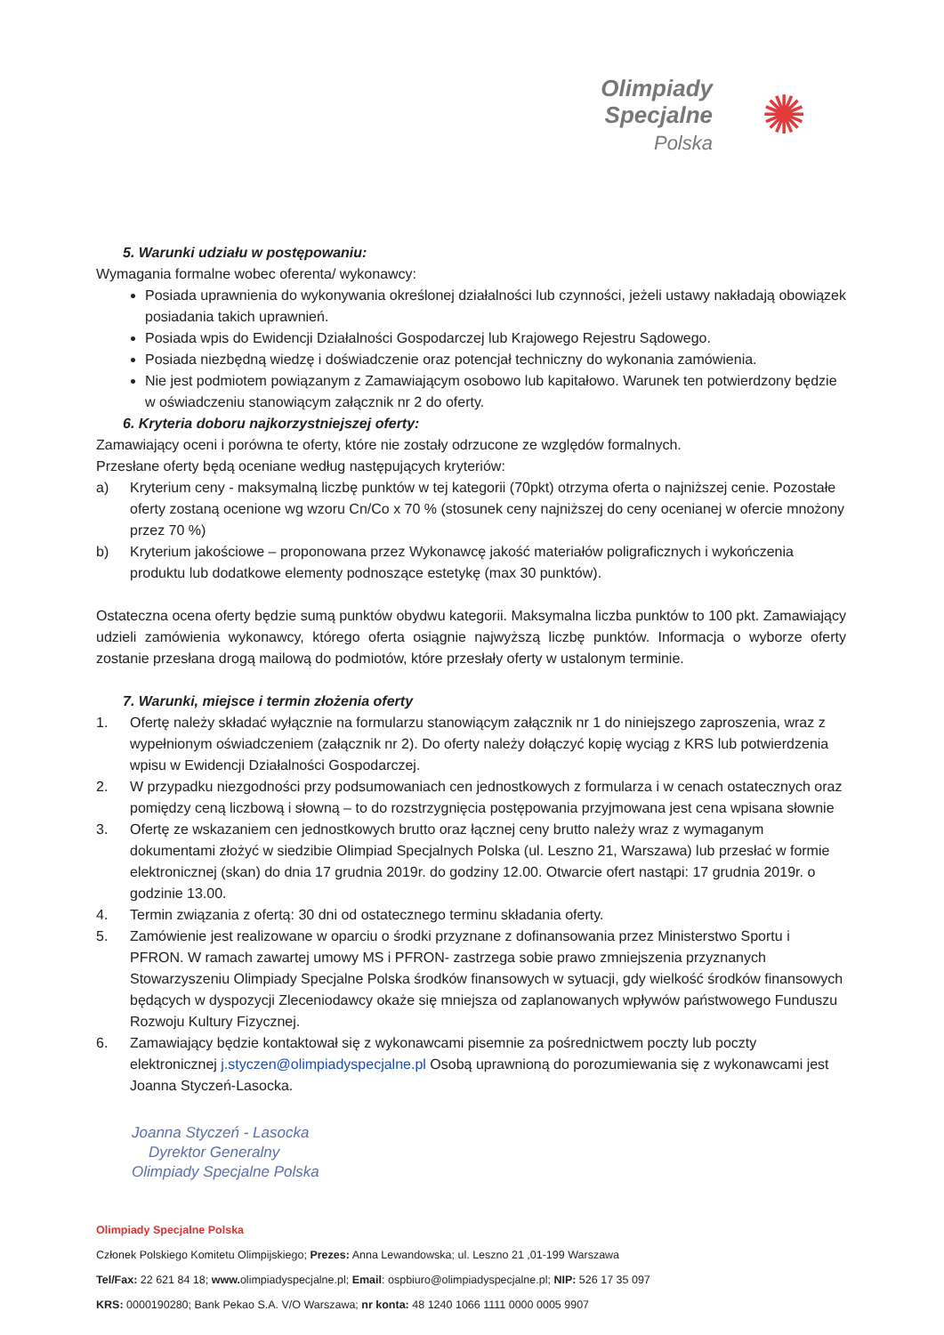Olimpiady
Specjalne
Polska
✺
5. Warunki udziału w postępowaniu:
Wymagania formalne wobec oferenta/ wykonawcy:
Posiada uprawnienia do wykonywania określonej działalności lub czynności, jeżeli ustawy nakładają obowiązek posiadania takich uprawnień.
Posiada wpis do Ewidencji Działalności Gospodarczej lub Krajowego Rejestru Sądowego.
Posiada niezbędną wiedzę i doświadczenie oraz potencjał techniczny do wykonania zamówienia.
Nie jest podmiotem powiązanym z Zamawiającym osobowo lub kapitałowo. Warunek ten potwierdzony będzie w oświadczeniu stanowiącym załącznik nr 2 do oferty.
6. Kryteria doboru najkorzystniejszej oferty:
Zamawiający oceni i porówna te oferty, które nie zostały odrzucone ze względów formalnych.
Przesłane oferty będą oceniane według następujących kryteriów:
a) Kryterium ceny - maksymalną liczbę punktów w tej kategorii (70pkt) otrzyma oferta o najniższej cenie. Pozostałe oferty zostaną ocenione wg wzoru Cn/Co x 70 % (stosunek ceny najniższej do ceny ocenianej w ofercie mnożony przez 70 %)
b) Kryterium jakościowe – proponowana przez Wykonawcę jakość materiałów poligraficznych i wykończenia produktu lub dodatkowe elementy podnoszące estetykę (max 30 punktów).
Ostateczna ocena oferty będzie sumą punktów obydwu kategorii. Maksymalna liczba punktów to 100 pkt. Zamawiający udzieli zamówienia wykonawcy, którego oferta osiągnie najwyższą liczbę punktów. Informacja o wyborze oferty zostanie przesłana drogą mailową do podmiotów, które przesłały oferty w ustalonym terminie.
7. Warunki, miejsce i termin złożenia oferty
1. Ofertę należy składać wyłącznie na formularzu stanowiącym załącznik nr 1 do niniejszego zaproszenia, wraz z wypełnionym oświadczeniem (załącznik nr 2). Do oferty należy dołączyć kopię wyciąg z KRS lub potwierdzenia wpisu w Ewidencji Działalności Gospodarczej.
2. W przypadku niezgodności przy podsumowaniach cen jednostkowych z formularza i w cenach ostatecznych oraz pomiędzy ceną liczbową i słowną – to do rozstrzygnięcia postępowania przyjmowana jest cena wpisana słownie
3. Ofertę ze wskazaniem cen jednostkowych brutto oraz łącznej ceny brutto należy wraz z wymaganym dokumentami złożyć w siedzibie Olimpiad Specjalnych Polska (ul. Leszno 21, Warszawa) lub przesłać w formie elektronicznej (skan) do dnia 17 grudnia 2019r. do godziny 12.00. Otwarcie ofert nastąpi: 17 grudnia 2019r. o godzinie 13.00.
4. Termin związania z ofertą: 30 dni od ostatecznego terminu składania oferty.
5. Zamówienie jest realizowane w oparciu o środki przyznane z dofinansowania przez Ministerstwo Sportu i PFRON. W ramach zawartej umowy MS i PFRON- zastrzega sobie prawo zmniejszenia przyznanych Stowarzyszeniu Olimpiady Specjalne Polska środków finansowych w sytuacji, gdy wielkość środków finansowych będących w dyspozycji Zleceniodawcy okaże się mniejsza od zaplanowanych wpływów państwowego Funduszu Rozwoju Kultury Fizycznej.
6. Zamawiający będzie kontaktował się z wykonawcami pisemnie za pośrednictwem poczty lub poczty elektronicznej j.styczen@olimpiadyspecjalne.pl Osobą uprawnioną do porozumiewania się z wykonawcami jest Joanna Styczeń-Lasocka.
Joanna Styczeń - Lasocka
Dyrektor Generalny
Olimpiady Specjalne Polska
Olimpiady Specjalne Polska
Członek Polskiego Komitetu Olimpijskiego; Prezes: Anna Lewandowska; ul. Leszno 21 ,01-199 Warszawa
Tel/Fax: 22 621 84 18; www. olimpiadyspecjalne.pl; Email: ospbiuro@olimpiadyspecjalne.pl; NIP: 526 17 35 097
KRS: 0000190280; Bank Pekao S.A. V/O Warszawa; nr konta: 48 1240 1066 1111 0000 0005 9907